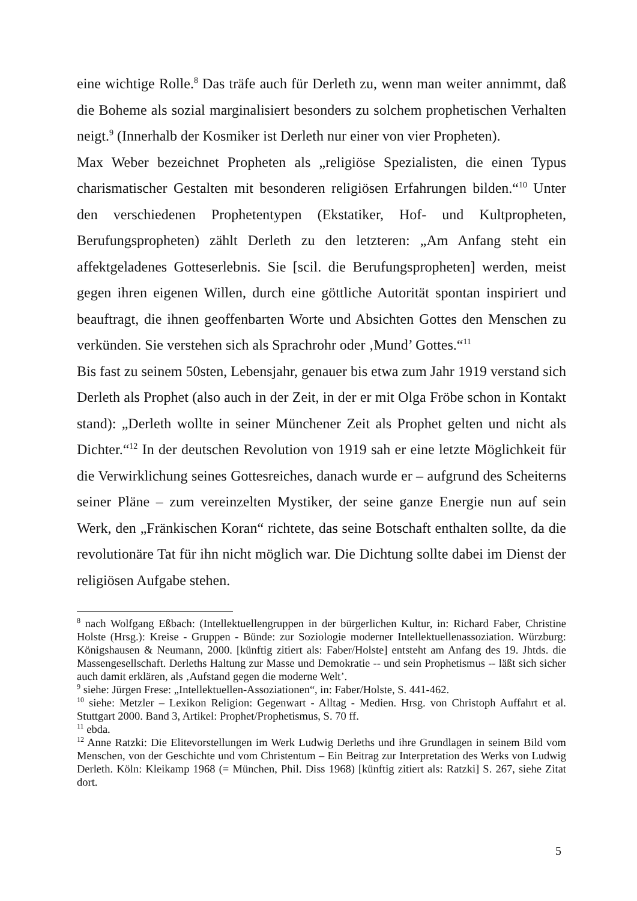eine wichtige Rolle.<sup>8</sup> Das träfe auch für Derleth zu, wenn man weiter annimmt, daß die Boheme als sozial marginalisiert besonders zu solchem prophetischen Verhalten neigt.<sup>9</sup> (Innerhalb der Kosmiker ist Derleth nur einer von vier Propheten).
Max Weber bezeichnet Propheten als „religiöse Spezialisten, die einen Typus charismatischer Gestalten mit besonderen religiösen Erfahrungen bilden.“<sup>10</sup> Unter den verschiedenen Prophetentypen (Ekstatiker, Hof- und Kultpropheten, Berufungspropheten) zählt Derleth zu den letzteren: „Am Anfang steht ein affektgeladenes Gotteserlebnis. Sie [scil. die Berufungspropheten] werden, meist gegen ihren eigenen Willen, durch eine göttliche Autorität spontan inspiriert und beauftragt, die ihnen geoffenbarten Worte und Absichten Gottes den Menschen zu verkünden. Sie verstehen sich als Sprachrohr oder ‚Mund’ Gottes.“<sup>11</sup>
Bis fast zu seinem 50sten, Lebensjahr, genauer bis etwa zum Jahr 1919 verstand sich Derleth als Prophet (also auch in der Zeit, in der er mit Olga Fröbe schon in Kontakt stand): „Derleth wollte in seiner Münchener Zeit als Prophet gelten und nicht als Dichter.“<sup>12</sup> In der deutschen Revolution von 1919 sah er eine letzte Möglichkeit für die Verwirklichung seines Gottesreiches, danach wurde er – aufgrund des Scheiterns seiner Pläne – zum vereinzelten Mystiker, der seine ganze Energie nun auf sein Werk, den „Fränkischen Koran“ richtete, das seine Botschaft enthalten sollte, da die revolutionäre Tat für ihn nicht möglich war. Die Dichtung sollte dabei im Dienst der religiösen Aufgabe stehen.
<sup>8</sup> nach Wolfgang Eßbach: (Intellektuellengruppen in der bürgerlichen Kultur, in: Richard Faber, Christine Holste (Hrsg.): Kreise - Gruppen - Bünde: zur Soziologie moderner Intellektuellenassoziation. Würzburg: Königshausen & Neumann, 2000. [künftig zitiert als: Faber/Holste] entsteht am Anfang des 19. Jhtds. die Massengesellschaft. Derleths Haltung zur Masse und Demokratie -- und sein Prophetismus -- läßt sich sicher auch damit erklären, als ‚Aufstand gegen die moderne Welt’.
<sup>9</sup> siehe: Jürgen Frese: „Intellektuellen-Assoziationen“, in: Faber/Holste, S. 441-462.
<sup>10</sup> siehe: Metzler – Lexikon Religion: Gegenwart - Alltag - Medien. Hrsg. von Christoph Auffahrt et al. Stuttgart 2000. Band 3, Artikel: Prophet/Prophetismus, S. 70 ff.
<sup>11</sup> ebda.
<sup>12</sup> Anne Ratzki: Die Elitevorstellungen im Werk Ludwig Derleths und ihre Grundlagen in seinem Bild vom Menschen, von der Geschichte und vom Christentum – Ein Beitrag zur Interpretation des Werks von Ludwig Derleth. Köln: Kleikamp 1968 (= München, Phil. Diss 1968) [künftig zitiert als: Ratzki] S. 267, siehe Zitat dort.
5